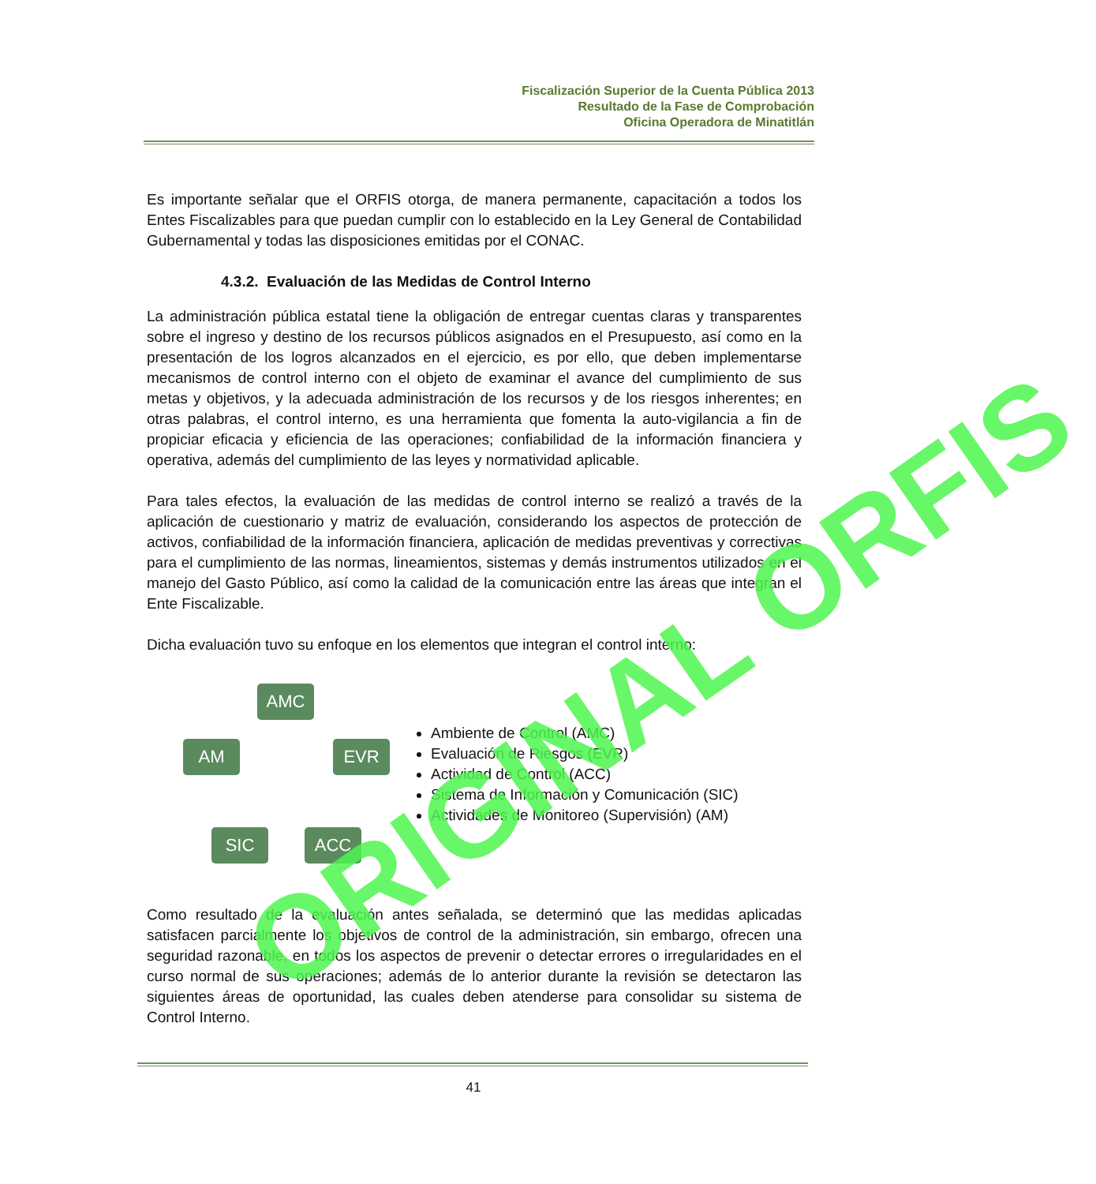Fiscalización Superior de la Cuenta Pública 2013
Resultado de la Fase de Comprobación
Oficina Operadora de Minatitlán
Es importante señalar que el ORFIS otorga, de manera permanente, capacitación a todos los Entes Fiscalizables para que puedan cumplir con lo establecido en la Ley General de Contabilidad Gubernamental y todas las disposiciones emitidas por el CONAC.
4.3.2. Evaluación de las Medidas de Control Interno
La administración pública estatal tiene la obligación de entregar cuentas claras y transparentes sobre el ingreso y destino de los recursos públicos asignados en el Presupuesto, así como en la presentación de los logros alcanzados en el ejercicio, es por ello, que deben implementarse mecanismos de control interno con el objeto de examinar el avance del cumplimiento de sus metas y objetivos, y la adecuada administración de los recursos y de los riesgos inherentes; en otras palabras, el control interno, es una herramienta que fomenta la auto-vigilancia a fin de propiciar eficacia y eficiencia de las operaciones; confiabilidad de la información financiera y operativa, además del cumplimiento de las leyes y normatividad aplicable.
Para tales efectos, la evaluación de las medidas de control interno se realizó a través de la aplicación de cuestionario y matriz de evaluación, considerando los aspectos de protección de activos, confiabilidad de la información financiera, aplicación de medidas preventivas y correctivas para el cumplimiento de las normas, lineamientos, sistemas y demás instrumentos utilizados en el manejo del Gasto Público, así como la calidad de la comunicación entre las áreas que integran el Ente Fiscalizable.
Dicha evaluación tuvo su enfoque en los elementos que integran el control interno:
AMC
AM EVR
SIC ACC
Ambiente de Control (AMC)
Evaluación de Riesgos (EVR)
Actividad de Control (ACC)
Sistema de Información y Comunicación (SIC)
Actividades de Monitoreo (Supervisión) (AM)
Como resultado de la evaluación antes señalada, se determinó que las medidas aplicadas satisfacen parcialmente los objetivos de control de la administración, sin embargo, ofrecen una seguridad razonable, en todos los aspectos de prevenir o detectar errores o irregularidades en el curso normal de sus operaciones; además de lo anterior durante la revisión se detectaron las siguientes áreas de oportunidad, las cuales deben atenderse para consolidar su sistema de Control Interno.
ORIGINAL ORFIS
41